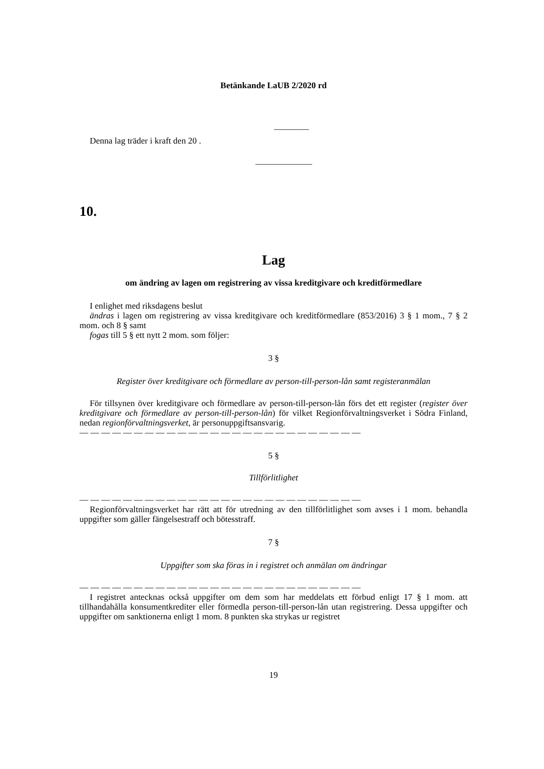Betänkande LaUB 2/2020 rd
________
Denna lag träder i kraft den 20 .
_____________
10.
Lag
om ändring av lagen om registrering av vissa kreditgivare och kreditförmedlare
I enlighet med riksdagens beslut
ändras i lagen om registrering av vissa kreditgivare och kreditförmedlare (853/2016) 3 § 1 mom., 7 § 2 mom. och 8 § samt
fogas till 5 § ett nytt 2 mom. som följer:
3 §
Register över kreditgivare och förmedlare av person-till-person-lån samt registeranmälan
För tillsynen över kreditgivare och förmedlare av person-till-person-lån förs det ett register (register över kreditgivare och förmedlare av person-till-person-lån) för vilket Regionförvaltningsverket i Södra Finland, nedan regionförvaltningsverket, är personuppgiftsansvarig.
— — — — — — — — — — — — — — — — — — — — — — — — — —
5 §
Tillförlitlighet
— — — — — — — — — — — — — — — — — — — — — — — — — —
Regionförvaltningsverket har rätt att för utredning av den tillförlitlighet som avses i 1 mom. behandla uppgifter som gäller fängelsestraff och bötesstraff.
7 §
Uppgifter som ska föras in i registret och anmälan om ändringar
— — — — — — — — — — — — — — — — — — — — — — — — — —
I registret antecknas också uppgifter om dem som har meddelats ett förbud enligt 17 § 1 mom. att tillhandahålla konsumentkrediter eller förmedla person-till-person-lån utan registrering. Dessa uppgifter och uppgifter om sanktionerna enligt 1 mom. 8 punkten ska strykas ur registret
19